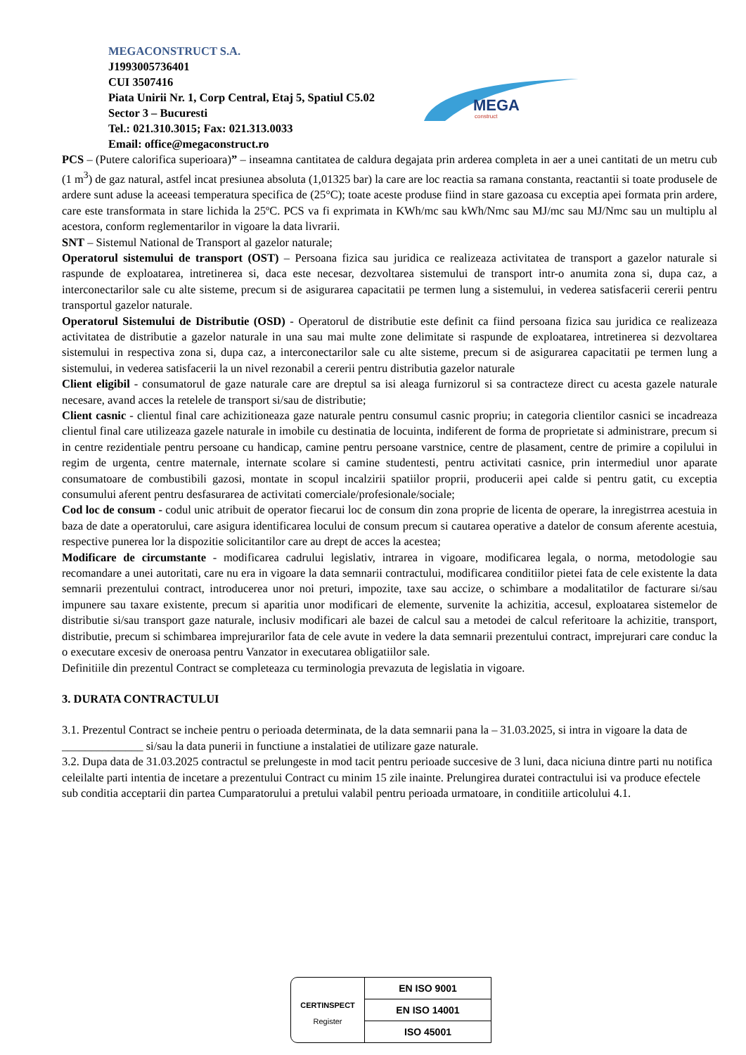MEGACONSTRUCT S.A.
J1993005736401
CUI 3507416
Piata Unirii Nr. 1, Corp Central, Etaj 5, Spatiul C5.02
Sector 3 – Bucuresti
Tel.: 021.310.3015; Fax: 021.313.0033
Email: office@megaconstruct.ro
MEGA
construct
PCS – (Putere calorifica superioara)” – inseamna cantitatea de caldura degajata prin arderea completa in aer a unei cantitati de un metru cub (1 m<sup>3</sup>) de gaz natural, astfel incat presiunea absoluta (1,01325 bar) la care are loc reactia sa ramana constanta, reactantii si toate produsele de ardere sunt aduse la aceeasi temperatura specifica de (25°C); toate aceste produse fiind in stare gazoasa cu exceptia apei formata prin ardere, care este transformata in stare lichida la 25ºC. PCS va fi exprimata in KWh/mc sau kWh/Nmc sau MJ/mc sau MJ/Nmc sau un multiplu al acestora, conform reglementarilor in vigoare la data livrarii.
SNT – Sistemul National de Transport al gazelor naturale;
Operatorul sistemului de transport (OST) – Persoana fizica sau juridica ce realizeaza activitatea de transport a gazelor naturale si raspunde de exploatarea, intretinerea si, daca este necesar, dezvoltarea sistemului de transport intr-o anumita zona si, dupa caz, a interconectarilor sale cu alte sisteme, precum si de asigurarea capacitatii pe termen lung a sistemului, in vederea satisfacerii cererii pentru transportul gazelor naturale.
Operatorul Sistemului de Distributie (OSD) - Operatorul de distributie este definit ca fiind persoana fizica sau juridica ce realizeaza activitatea de distributie a gazelor naturale in una sau mai multe zone delimitate si raspunde de exploatarea, intretinerea si dezvoltarea sistemului in respectiva zona si, dupa caz, a interconectarilor sale cu alte sisteme, precum si de asigurarea capacitatii pe termen lung a sistemului, in vederea satisfacerii la un nivel rezonabil a cererii pentru distributia gazelor naturale
Client eligibil - consumatorul de gaze naturale care are dreptul sa isi aleaga furnizorul si sa contracteze direct cu acesta gazele naturale necesare, avand acces la retelele de transport si/sau de distributie;
Client casnic - clientul final care achizitioneaza gaze naturale pentru consumul casnic propriu; in categoria clientilor casnici se incadreaza clientul final care utilizeaza gazele naturale in imobile cu destinatia de locuinta, indiferent de forma de proprietate si administrare, precum si in centre rezidentiale pentru persoane cu handicap, camine pentru persoane varstnice, centre de plasament, centre de primire a copilului in regim de urgenta, centre maternale, internate scolare si camine studentesti, pentru activitati casnice, prin intermediul unor aparate consumatoare de combustibili gazosi, montate in scopul incalzirii spatiilor proprii, producerii apei calde si pentru gatit, cu exceptia consumului aferent pentru desfasurarea de activitati comerciale/profesionale/sociale;
Cod loc de consum - codul unic atribuit de operator fiecarui loc de consum din zona proprie de licenta de operare, la inregistrrea acestuia in baza de date a operatorului, care asigura identificarea locului de consum precum si cautarea operative a datelor de consum aferente acestuia, respective punerea lor la dispozitie solicitantilor care au drept de acces la acestea;
Modificare de circumstante - modificarea cadrului legislativ, intrarea in vigoare, modificarea legala, o norma, metodologie sau recomandare a unei autoritati, care nu era in vigoare la data semnarii contractului, modificarea conditiilor pietei fata de cele existente la data semnarii prezentului contract, introducerea unor noi preturi, impozite, taxe sau accize, o schimbare a modalitatilor de facturare si/sau impunere sau taxare existente, precum si aparitia unor modificari de elemente, survenite la achizitia, accesul, exploatarea sistemelor de distributie si/sau transport gaze naturale, inclusiv modificari ale bazei de calcul sau a metodei de calcul referitoare la achizitie, transport, distributie, precum si schimbarea imprejurarilor fata de cele avute in vedere la data semnarii prezentului contract, imprejurari care conduc la o executare excesiv de oneroasa pentru Vanzator in executarea obligatiilor sale.
Definitiile din prezentul Contract se completeaza cu terminologia prevazuta de legislatia in vigoare.
3. DURATA CONTRACTULUI
3.1. Prezentul Contract se incheie pentru o perioada determinata, de la data semnarii pana la – 31.03.2025, si intra in vigoare la data de ______________ si/sau la data punerii in functiune a instalatiei de utilizare gaze naturale.
3.2. Dupa data de 31.03.2025 contractul se prelungeste in mod tacit pentru perioade succesive de 3 luni, daca niciuna dintre parti nu notifica celeilalte parti intentia de incetare a prezentului Contract cu minim 15 zile inainte. Prelungirea duratei contractului isi va produce efectele sub conditia acceptarii din partea Cumparatorului a pretului valabil pentru perioada urmatoare, in conditiile articolului 4.1.
CERTINSPECT
Register
| EN ISO 9001 |
| EN ISO 14001 |
| ISO 45001 |